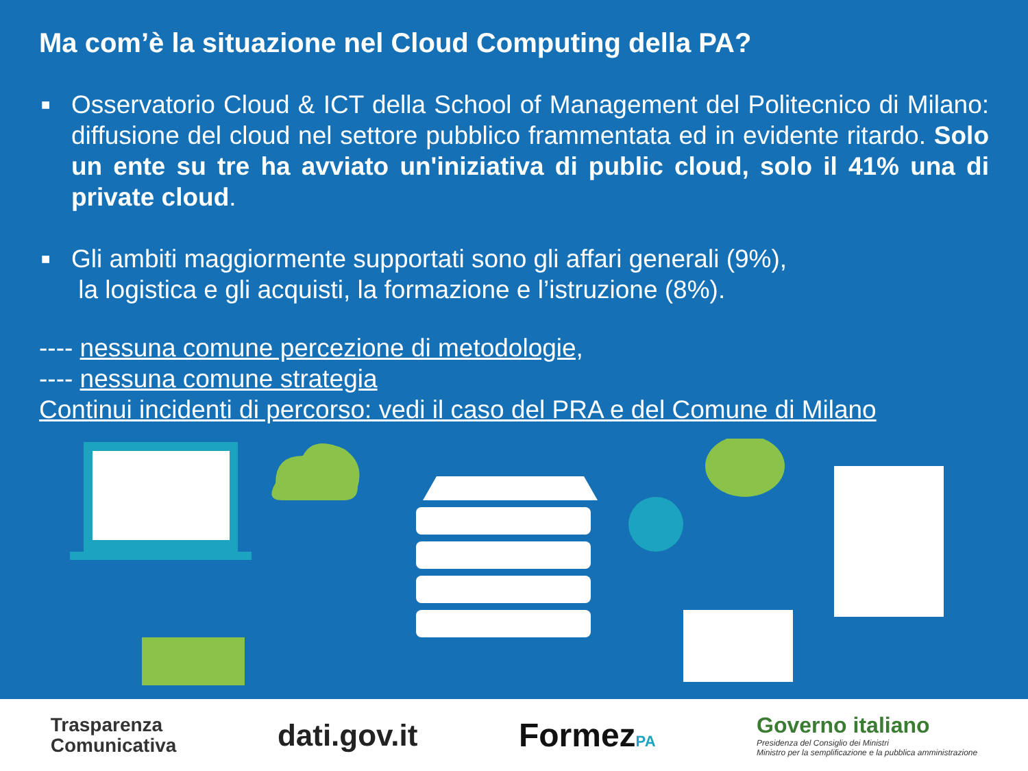Ma com’è la situazione nel Cloud Computing della PA?
■ Osservatorio Cloud & ICT della School of Management del Politecnico di Milano: diffusione del cloud nel settore pubblico frammentata ed in evidente ritardo. Solo un ente su tre ha avviato un'iniziativa di public cloud, solo il 41% una di private cloud.
■ Gli ambiti maggiormente supportati sono gli affari generali (9%),
la logistica e gli acquisti, la formazione e l’istruzione (8%).
---- nessuna comune percezione di metodologie,
---- nessuna comune strategia
Continui incidenti di percorso: vedi il caso del PRA e del Comune di Milano
Trasparenza
Comunicativa
dati.gov.it FormezPA
Governo italiano
Presidenza del Consiglio dei Ministri
Ministro per la semplificazione e la pubblica amministrazione